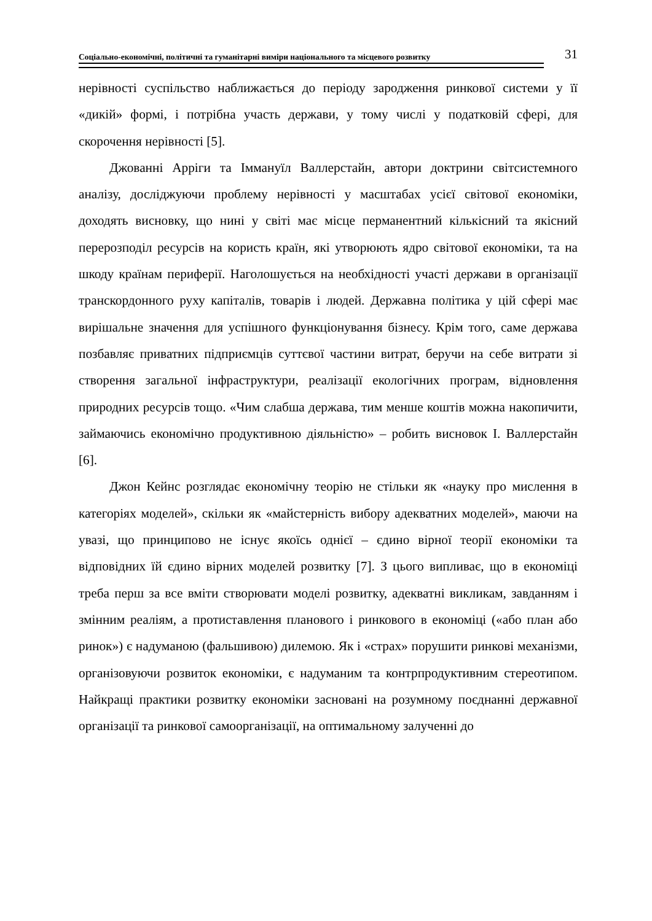Соціально-економічні, політичні та гуманітарні виміри національного та місцевого розвитку 31
нерівності суспільство наближається до періоду зародження ринкової системи у її «дикій» формі, і потрібна участь держави, у тому числі у податковій сфері, для скорочення нерівності [5].
Джованні Арріги та Іммануїл Валлерстайн, автори доктрини світсистемного аналізу, досліджуючи проблему нерівності у масштабах усієї світової економіки, доходять висновку, що нині у світі має місце перманентний кількісний та якісний перерозподіл ресурсів на користь країн, які утворюють ядро світової економіки, та на шкоду країнам периферії. Наголошується на необхідності участі держави в організації транскордонного руху капіталів, товарів і людей. Державна політика у цій сфері має вирішальне значення для успішного функціонування бізнесу. Крім того, саме держава позбавляє приватних підприємців суттєвої частини витрат, беручи на себе витрати зі створення загальної інфраструктури, реалізації екологічних програм, відновлення природних ресурсів тощо. «Чим слабша держава, тим менше коштів можна накопичити, займаючись економічно продуктивною діяльністю» – робить висновок І. Валлерстайн [6].
Джон Кейнс розглядає економічну теорію не стільки як «науку про мислення в категоріях моделей», скільки як «майстерність вибору адекватних моделей», маючи на увазі, що принципово не існує якоїсь однієї – єдино вірної теорії економіки та відповідних їй єдино вірних моделей розвитку [7]. З цього випливає, що в економіці треба перш за все вміти створювати моделі розвитку, адекватні викликам, завданням і змінним реаліям, а протиставлення планового і ринкового в економіці («або план або ринок») є надуманою (фальшивою) дилемою. Як і «страх» порушити ринкові механізми, організовуючи розвиток економіки, є надуманим та контрпродуктивним стереотипом. Найкращі практики розвитку економіки засновані на розумному поєднанні державної організації та ринкової самоорганізації, на оптимальному залученні до